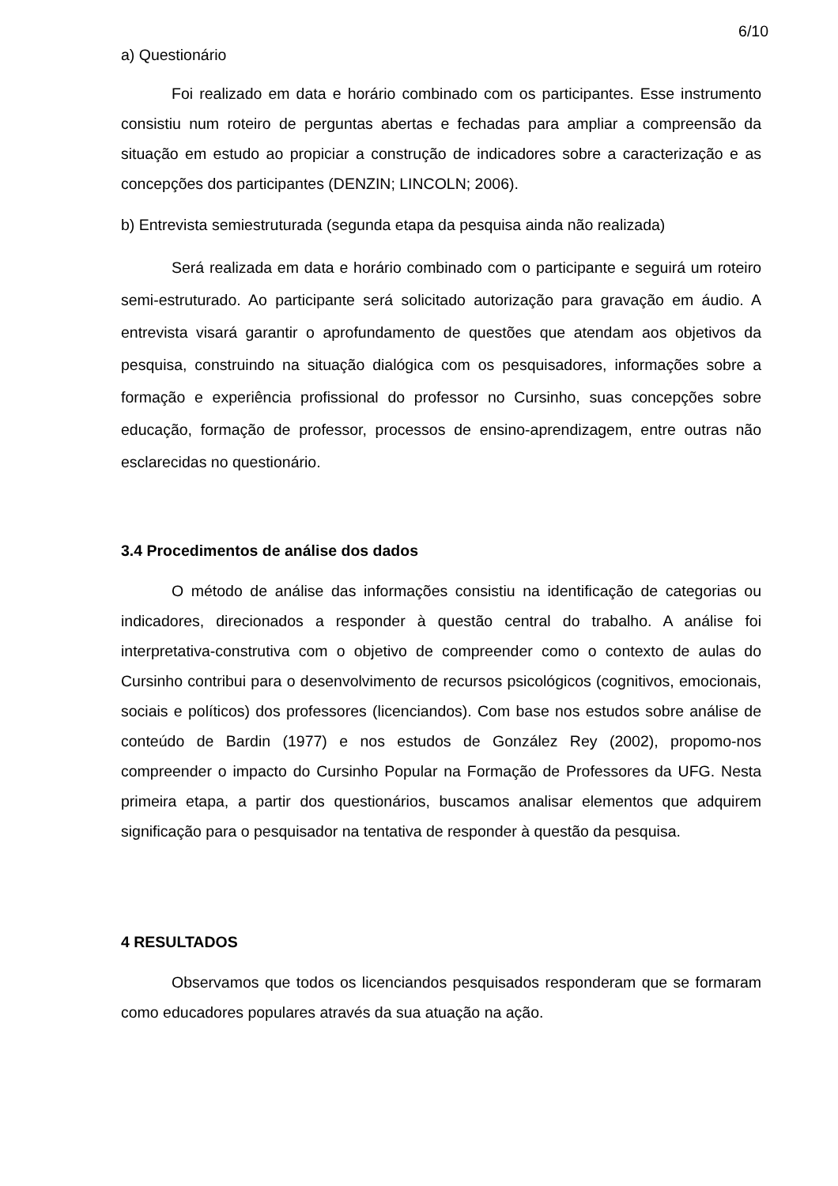6/10
a) Questionário
Foi realizado em data e horário combinado com os participantes. Esse instrumento consistiu num roteiro de perguntas abertas e fechadas para ampliar a compreensão da situação em estudo ao propiciar a construção de indicadores sobre a caracterização e as concepções dos participantes (DENZIN; LINCOLN; 2006).
b) Entrevista semiestruturada (segunda etapa da pesquisa ainda não realizada)
Será realizada em data e horário combinado com o participante e seguirá um roteiro semi-estruturado. Ao participante será solicitado autorização para gravação em áudio. A entrevista visará garantir o aprofundamento de questões que atendam aos objetivos da pesquisa, construindo na situação dialógica com os pesquisadores, informações sobre a formação e experiência profissional do professor no Cursinho, suas concepções sobre educação, formação de professor, processos de ensino-aprendizagem, entre outras não esclarecidas no questionário.
3.4 Procedimentos de análise dos dados
O método de análise das informações consistiu na identificação de categorias ou indicadores, direcionados a responder à questão central do trabalho. A análise foi interpretativa-construtiva com o objetivo de compreender como o contexto de aulas do Cursinho contribui para o desenvolvimento de recursos psicológicos (cognitivos, emocionais, sociais e políticos) dos professores (licenciandos). Com base nos estudos sobre análise de conteúdo de Bardin (1977) e nos estudos de González Rey (2002), propomo-nos compreender o impacto do Cursinho Popular na Formação de Professores da UFG. Nesta primeira etapa, a partir dos questionários, buscamos analisar elementos que adquirem significação para o pesquisador na tentativa de responder à questão da pesquisa.
4 RESULTADOS
Observamos que todos os licenciandos pesquisados responderam que se formaram como educadores populares através da sua atuação na ação.